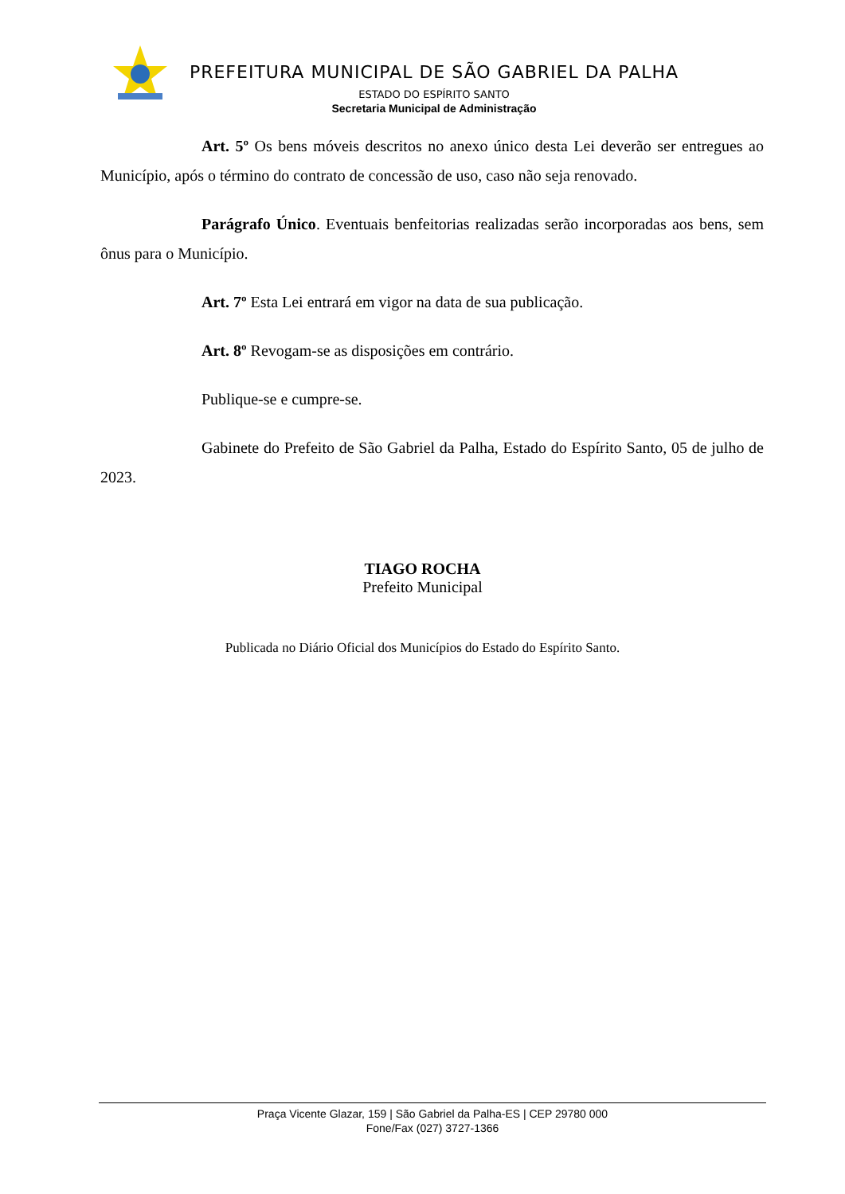PREFEITURA MUNICIPAL DE SÃO GABRIEL DA PALHA
ESTADO DO ESPÍRITO SANTO
Secretaria Municipal de Administração
Art. 5º Os bens móveis descritos no anexo único desta Lei deverão ser entregues ao Município, após o término do contrato de concessão de uso, caso não seja renovado.
Parágrafo Único. Eventuais benfeitorias realizadas serão incorporadas aos bens, sem ônus para o Município.
Art. 7º Esta Lei entrará em vigor na data de sua publicação.
Art. 8º Revogam-se as disposições em contrário.
Publique-se e cumpre-se.
Gabinete do Prefeito de São Gabriel da Palha, Estado do Espírito Santo, 05 de julho de 2023.
TIAGO ROCHA
Prefeito Municipal
Publicada no Diário Oficial dos Municípios do Estado do Espírito Santo.
Praça Vicente Glazar, 159 | São Gabriel da Palha-ES | CEP 29780 000
Fone/Fax (027) 3727-1366